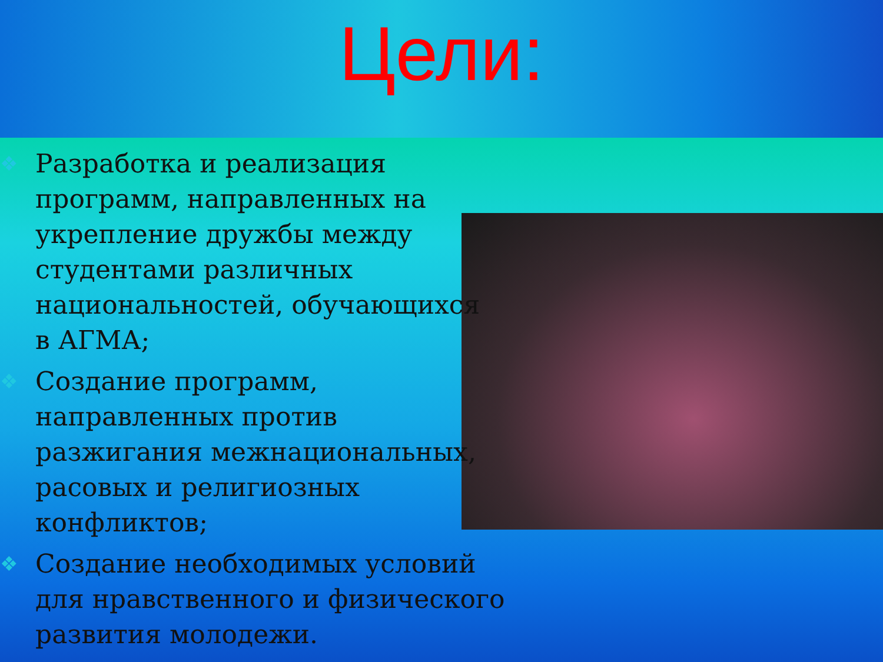Цели:
❖ Разработка и реализация
программ, направленных на
укрепление дружбы между
студентами различных
национальностей, обучающихся
в АГМА;
❖ Создание программ,
направленных против
разжигания межнациональных,
расовых и религиозных
конфликтов;
❖ Создание необходимых условий
для нравственного и физического
развития молодежи.